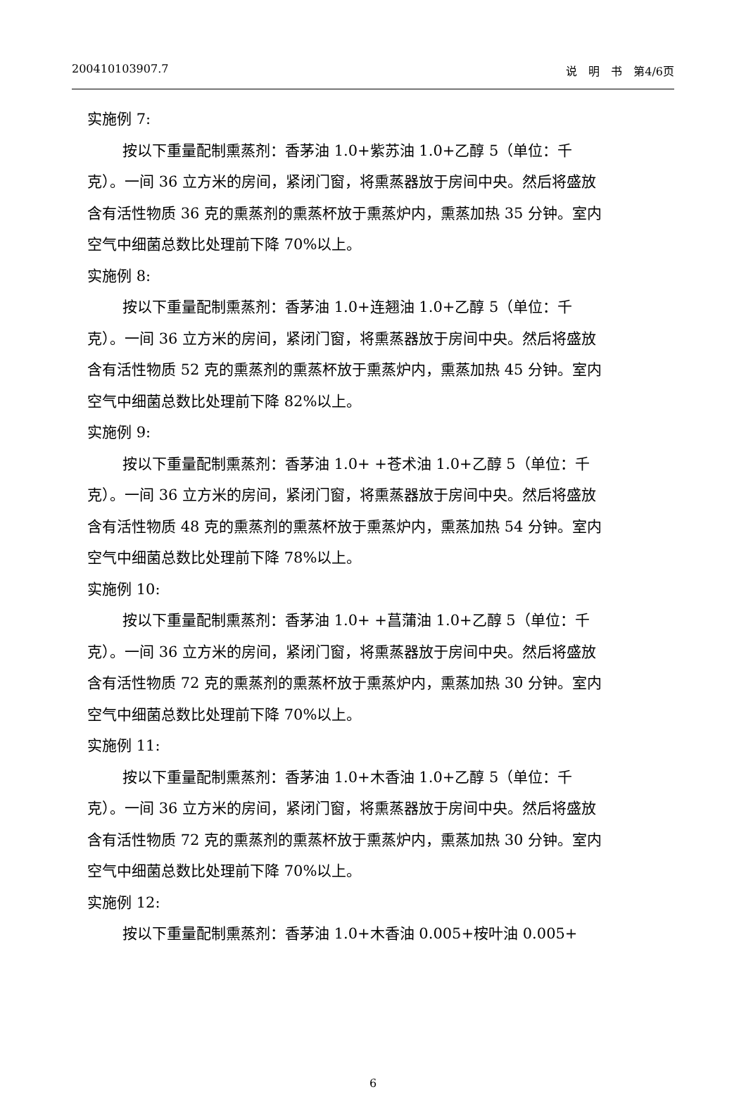200410103907.7 说　明　书　第4/6页
实施例 7:
按以下重量配制熏蒸剂：香茅油 1.0+紫苏油 1.0+乙醇 5（单位：千克）。一间 36 立方米的房间，紧闭门窗，将熏蒸器放于房间中央。然后将盛放含有活性物质 36 克的熏蒸剂的熏蒸杯放于熏蒸炉内，熏蒸加热 35 分钟。室内空气中细菌总数比处理前下降 70%以上。
实施例 8:
按以下重量配制熏蒸剂：香茅油 1.0+连翘油 1.0+乙醇 5（单位：千克）。一间 36 立方米的房间，紧闭门窗，将熏蒸器放于房间中央。然后将盛放含有活性物质 52 克的熏蒸剂的熏蒸杯放于熏蒸炉内，熏蒸加热 45 分钟。室内空气中细菌总数比处理前下降 82%以上。
实施例 9:
按以下重量配制熏蒸剂：香茅油 1.0+ +苍术油 1.0+乙醇 5（单位：千克）。一间 36 立方米的房间，紧闭门窗，将熏蒸器放于房间中央。然后将盛放含有活性物质 48 克的熏蒸剂的熏蒸杯放于熏蒸炉内，熏蒸加热 54 分钟。室内空气中细菌总数比处理前下降 78%以上。
实施例 10:
按以下重量配制熏蒸剂：香茅油 1.0+ +菖蒲油 1.0+乙醇 5（单位：千克）。一间 36 立方米的房间，紧闭门窗，将熏蒸器放于房间中央。然后将盛放含有活性物质 72 克的熏蒸剂的熏蒸杯放于熏蒸炉内，熏蒸加热 30 分钟。室内空气中细菌总数比处理前下降 70%以上。
实施例 11:
按以下重量配制熏蒸剂：香茅油 1.0+木香油 1.0+乙醇 5（单位：千克）。一间 36 立方米的房间，紧闭门窗，将熏蒸器放于房间中央。然后将盛放含有活性物质 72 克的熏蒸剂的熏蒸杯放于熏蒸炉内，熏蒸加热 30 分钟。室内空气中细菌总数比处理前下降 70%以上。
实施例 12:
按以下重量配制熏蒸剂：香茅油 1.0+木香油 0.005+桉叶油 0.005+
6